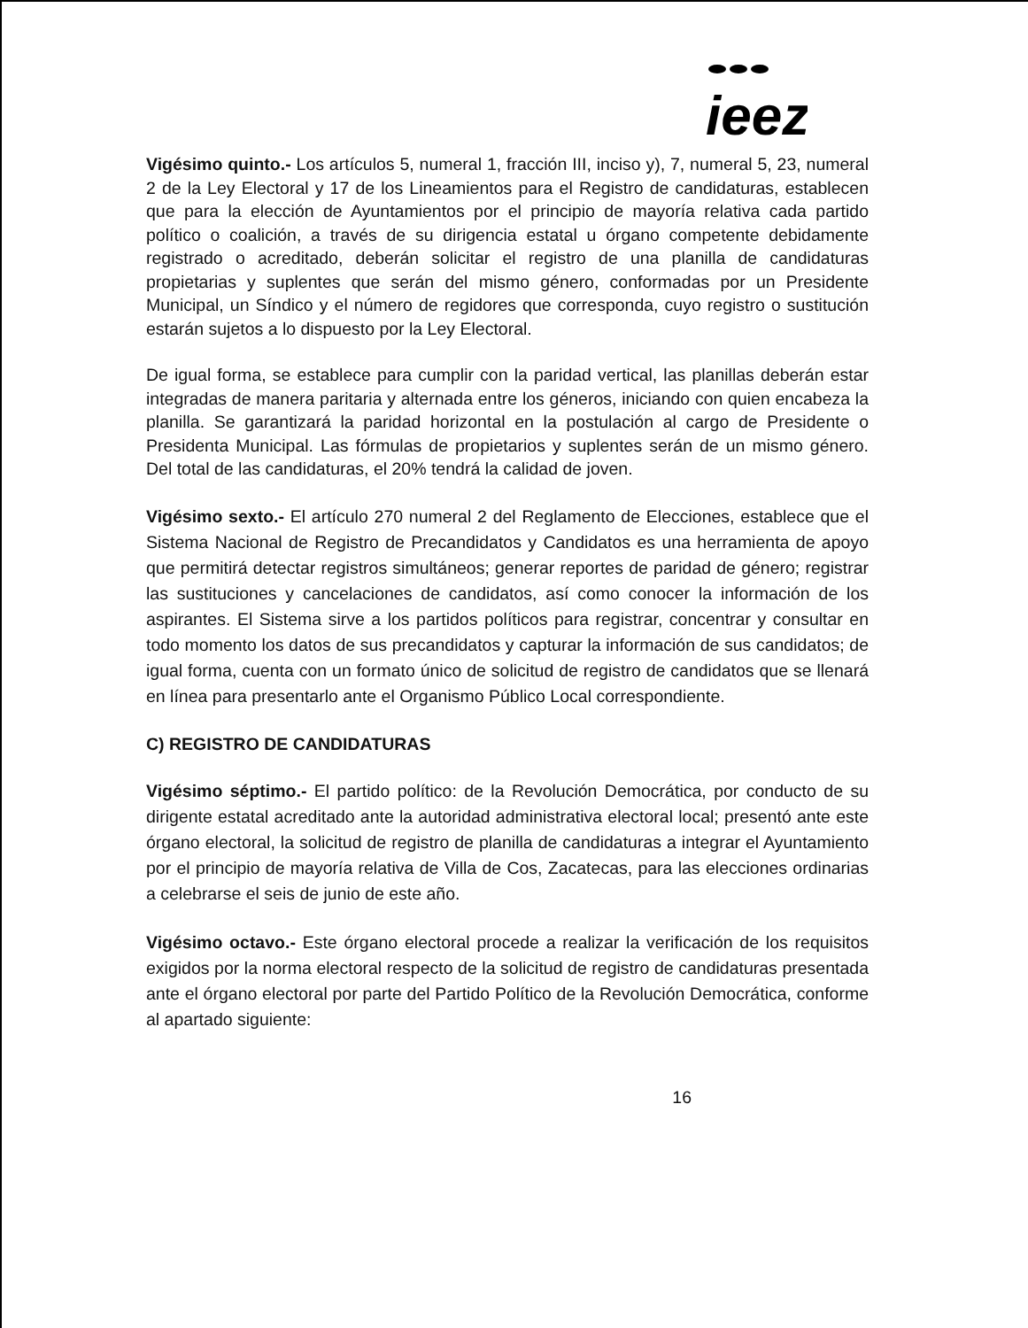ieez
Vigésimo quinto.- Los artículos 5, numeral 1, fracción III, inciso y), 7, numeral 5, 23, numeral 2 de la Ley Electoral y 17 de los Lineamientos para el Registro de candidaturas, establecen que para la elección de Ayuntamientos por el principio de mayoría relativa cada partido político o coalición, a través de su dirigencia estatal u órgano competente debidamente registrado o acreditado, deberán solicitar el registro de una planilla de candidaturas propietarias y suplentes que serán del mismo género, conformadas por un Presidente Municipal, un Síndico y el número de regidores que corresponda, cuyo registro o sustitución estarán sujetos a lo dispuesto por la Ley Electoral.
De igual forma, se establece para cumplir con la paridad vertical, las planillas deberán estar integradas de manera paritaria y alternada entre los géneros, iniciando con quien encabeza la planilla. Se garantizará la paridad horizontal en la postulación al cargo de Presidente o Presidenta Municipal. Las fórmulas de propietarios y suplentes serán de un mismo género. Del total de las candidaturas, el 20% tendrá la calidad de joven.
Vigésimo sexto.- El artículo 270 numeral 2 del Reglamento de Elecciones, establece que el Sistema Nacional de Registro de Precandidatos y Candidatos es una herramienta de apoyo que permitirá detectar registros simultáneos; generar reportes de paridad de género; registrar las sustituciones y cancelaciones de candidatos, así como conocer la información de los aspirantes. El Sistema sirve a los partidos políticos para registrar, concentrar y consultar en todo momento los datos de sus precandidatos y capturar la información de sus candidatos; de igual forma, cuenta con un formato único de solicitud de registro de candidatos que se llenará en línea para presentarlo ante el Organismo Público Local correspondiente.
C) REGISTRO DE CANDIDATURAS
Vigésimo séptimo.- El partido político: de la Revolución Democrática, por conducto de su dirigente estatal acreditado ante la autoridad administrativa electoral local; presentó ante este órgano electoral, la solicitud de registro de planilla de candidaturas a integrar el Ayuntamiento por el principio de mayoría relativa de Villa de Cos, Zacatecas, para las elecciones ordinarias a celebrarse el seis de junio de este año.
Vigésimo octavo.- Este órgano electoral procede a realizar la verificación de los requisitos exigidos por la norma electoral respecto de la solicitud de registro de candidaturas presentada ante el órgano electoral por parte del Partido Político de la Revolución Democrática, conforme al apartado siguiente:
16